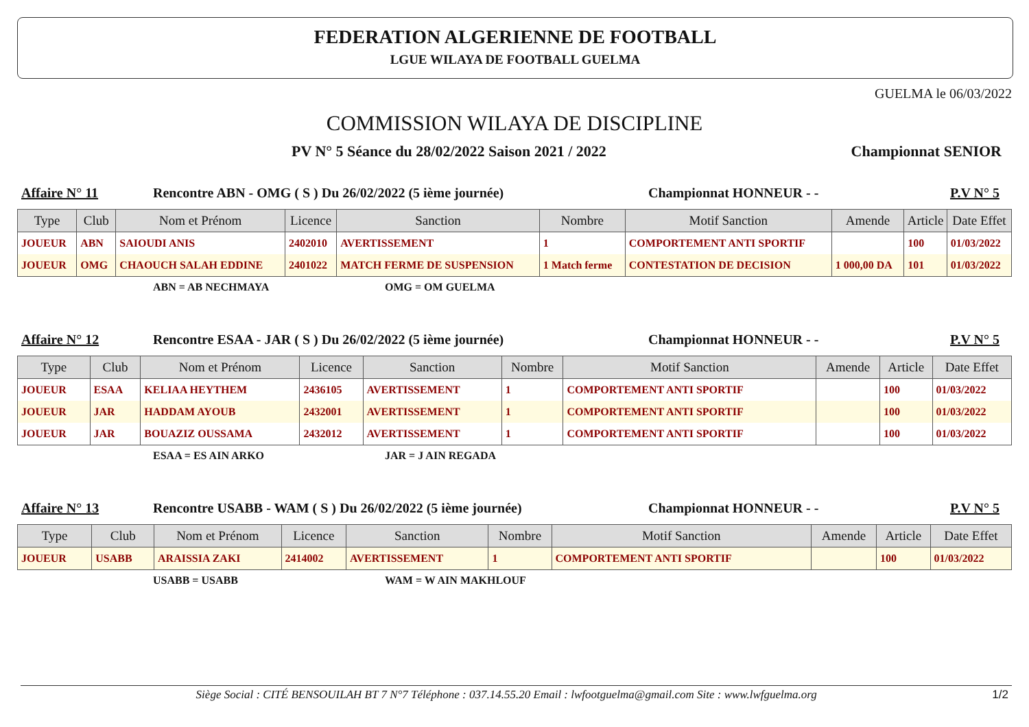FEDERATION ALGERIENNE DE FOOTBALL
LGUE WILAYA DE FOOTBALL GUELMA
GUELMA le 06/03/2022
COMMISSION WILAYA DE DISCIPLINE
PV N° 5 Séance du 28/02/2022 Saison 2021 / 2022 Championnat SENIOR
Affaire N° 11 Rencontre ABN - OMG ( S ) Du 26/02/2022 (5 ième journée) Championnat HONNEUR - - P.V N° 5
| Type | Club | Nom et Prénom | Licence | Sanction | Nombre | Motif Sanction | Amende | Article | Date Effet |
| --- | --- | --- | --- | --- | --- | --- | --- | --- | --- |
| JOUEUR | ABN | SAIOUDI ANIS | 2402010 | AVERTISSEMENT | 1 | COMPORTEMENT ANTI SPORTIF | | 100 | 01/03/2022 |
| JOUEUR | OMG | CHAOUCH SALAH EDDINE | 2401022 | MATCH FERME DE SUSPENSION | 1 Match ferme | CONTESTATION DE DECISION | 1 000,00 DA | 101 | 01/03/2022 |
ABN = AB NECHMAYA OMG = OM GUELMA
Affaire N° 12 Rencontre ESAA - JAR ( S ) Du 26/02/2022 (5 ième journée) Championnat HONNEUR - - P.V N° 5
| Type | Club | Nom et Prénom | Licence | Sanction | Nombre | Motif Sanction | Amende | Article | Date Effet |
| --- | --- | --- | --- | --- | --- | --- | --- | --- | --- |
| JOUEUR | ESAA | KELIAA HEYTHEM | 2436105 | AVERTISSEMENT | 1 | COMPORTEMENT ANTI SPORTIF | | 100 | 01/03/2022 |
| JOUEUR | JAR | HADDAM AYOUB | 2432001 | AVERTISSEMENT | 1 | COMPORTEMENT ANTI SPORTIF | | 100 | 01/03/2022 |
| JOUEUR | JAR | BOUAZIZ OUSSAMA | 2432012 | AVERTISSEMENT | 1 | COMPORTEMENT ANTI SPORTIF | | 100 | 01/03/2022 |
ESAA = ES AIN ARKO JAR = J AIN REGADA
Affaire N° 13 Rencontre USABB - WAM ( S ) Du 26/02/2022 (5 ième journée) Championnat HONNEUR - - P.V N° 5
| Type | Club | Nom et Prénom | Licence | Sanction | Nombre | Motif Sanction | Amende | Article | Date Effet |
| --- | --- | --- | --- | --- | --- | --- | --- | --- | --- |
| JOUEUR | USABB | ARAISSIA ZAKI | 2414002 | AVERTISSEMENT | 1 | COMPORTEMENT ANTI SPORTIF | | 100 | 01/03/2022 |
USABB = USABB WAM = W AIN MAKHLOUF
Siège Social : CITÉ BENSOUILAH BT 7 N°7 Téléphone : 037.14.55.20 Email : lwfootguelma@gmail.com Site : www.lwfguelma.org 1/2